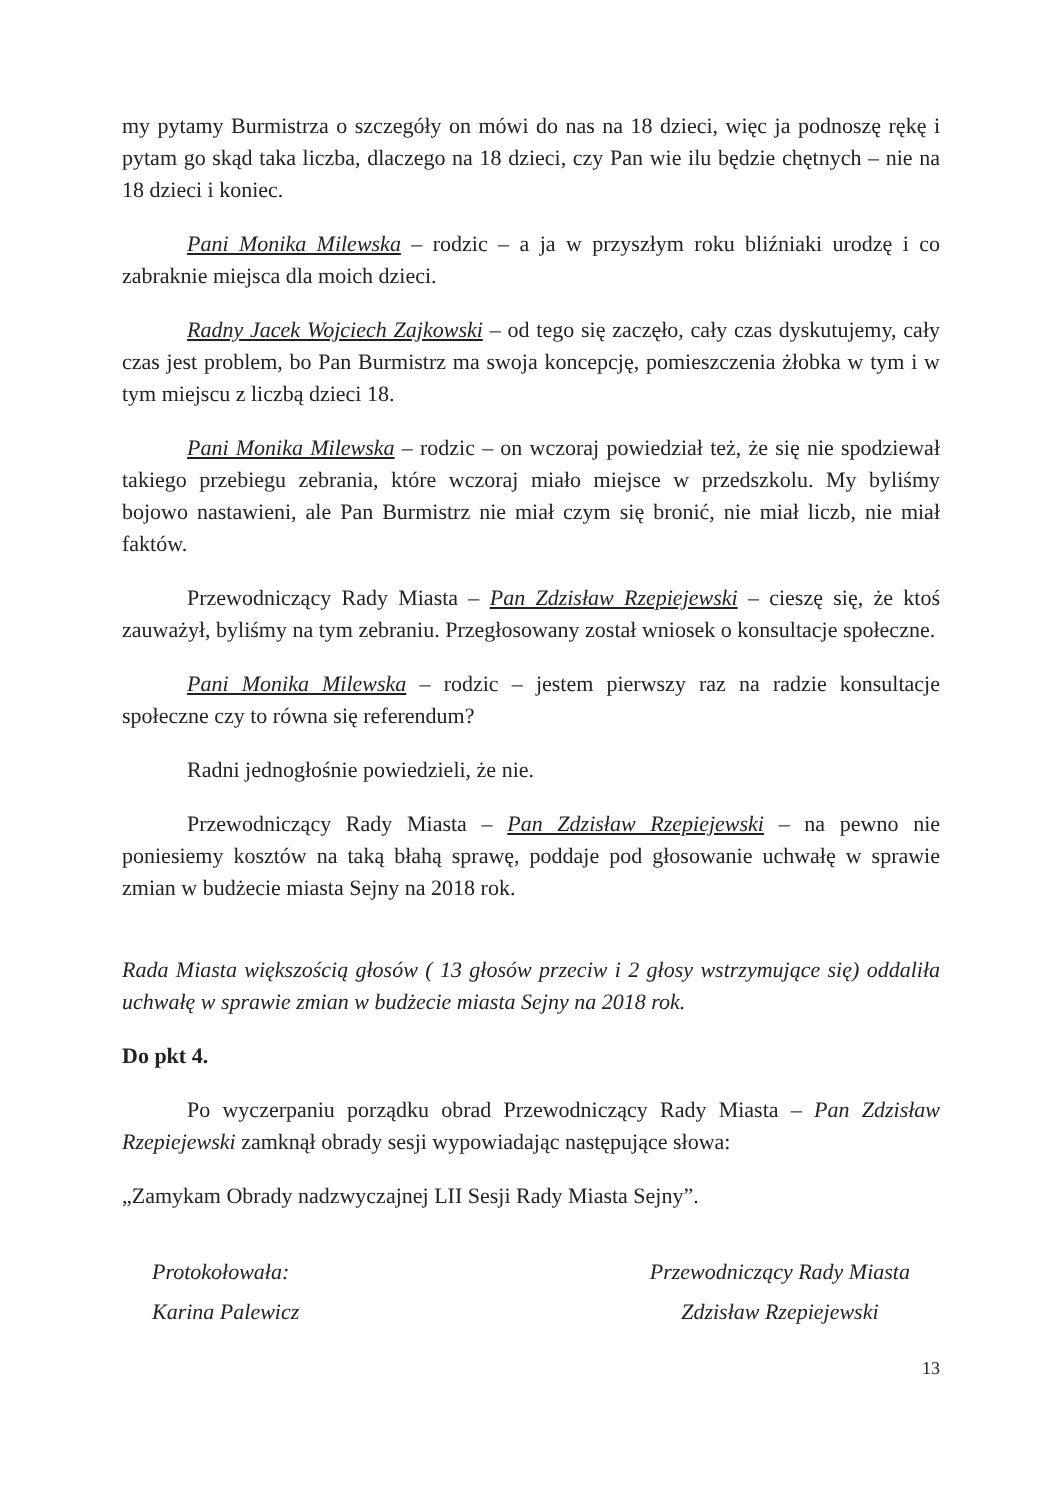my pytamy Burmistrza o szczegóły on mówi do nas na 18 dzieci, więc ja podnoszę rękę i pytam go skąd taka liczba, dlaczego na 18 dzieci, czy Pan wie ilu będzie chętnych – nie na 18 dzieci i koniec.
Pani Monika Milewska – rodzic – a ja w przyszłym roku bliźniaki urodzę i co zabraknie miejsca dla moich dzieci.
Radny Jacek Wojciech Zajkowski – od tego się zaczęło, cały czas dyskutujemy, cały czas jest problem, bo Pan Burmistrz ma swoja koncepcję, pomieszczenia żłobka w tym i w tym miejscu z liczbą dzieci 18.
Pani Monika Milewska – rodzic – on wczoraj powiedział też, że się nie spodziewał takiego przebiegu zebrania, które wczoraj miało miejsce w przedszkolu. My byliśmy bojowo nastawieni, ale Pan Burmistrz nie miał czym się bronić, nie miał liczb, nie miał faktów.
Przewodniczący Rady Miasta – Pan Zdzisław Rzepiejewski – cieszę się, że ktoś zauważył, byliśmy na tym zebraniu. Przegłosowany został wniosek o konsultacje społeczne.
Pani Monika Milewska – rodzic – jestem pierwszy raz na radzie konsultacje społeczne czy to równa się referendum?
Radni jednogłośnie powiedzieli, że nie.
Przewodniczący Rady Miasta – Pan Zdzisław Rzepiejewski – na pewno nie poniesiemy kosztów na taką błahą sprawę, poddaje pod głosowanie uchwałę w sprawie zmian w budżecie miasta Sejny na 2018 rok.
Rada Miasta większością głosów ( 13 głosów przeciw i 2 głosy wstrzymujące się) oddaliła uchwałę w sprawie zmian w budżecie miasta Sejny na 2018 rok.
Do pkt 4.
Po wyczerpaniu porządku obrad Przewodniczący Rady Miasta – Pan Zdzisław Rzepiejewski zamknął obrady sesji wypowiadając następujące słowa:
„Zamykam Obrady nadzwyczajnej LII Sesji Rady Miasta Sejny”.
Protokołowała:
Karina Palewicz
Przewodniczący Rady Miasta
Zdzisław Rzepiejewski
13